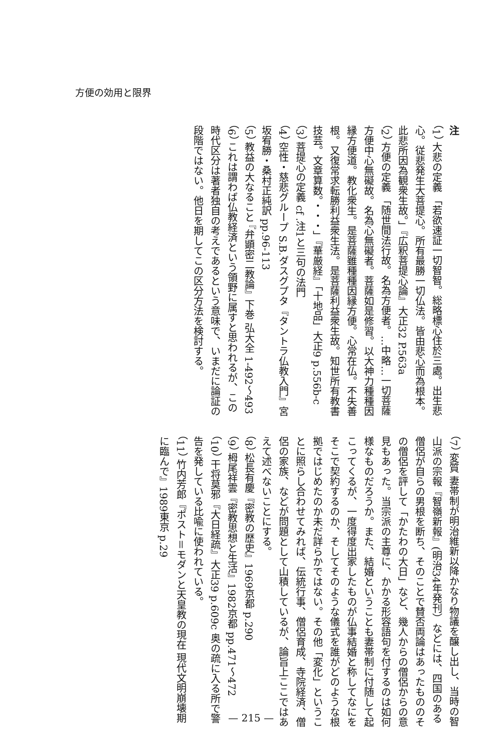方便の効用と限界
注
（1） 大悲の定義 「若欲速証一切智智。総略標心住於三處。出生悲心。従悲発生大菩提心。所有最勝一切仏法。皆由悲心而為根本。此悲所因為観衆生故。」『広釈菩提心論』大正32 P.563a
（2） 方便の定義 「随世間法行故。名為方便者。…中略…一切菩薩方便中心無礙故。名為心無礙者。菩薩如是修習。以大神力種種因縁方便道。教化衆生。是菩薩雖種種因縁方便。心常在仏。不失善根。又復常求転勝利益衆生法。是菩薩利益衆生故。知世所有教書技芸。文章算数。・・・」『華厳経』「十地品」大正9 p.556b-c
（3） 菩提心の定義 cf .注1と三句の法門
（4） 空性・慈悲グループ S.B.ダスグプタ『タントラ仏教入門』宮坂宥勝・桑村正純訳 pp.96-113
（5） 教益の大なること 『弁顕密二教論』下巻 弘大全 1-492～493
（6） これは謂わば仏教経済という領野に属すと思われるが、この時代区分は著者独自の考えであるという意味で、いまだに論証の段階ではない。他日を期してこの区分方法を検討する。
（7） 変質 妻帯制が明治維新以降かなり物議を醸し出し、当時の智山派の宗報『智嶺新報』(明治34年発刊）などには、四国のある僧侶が自らの男根を断ち、そのことで賛否両論はあったもののその僧侶を評して「かたわの大日」など、幾人からの僧侶からの意見もあった。当宗派の主尊に、かかる形容語句を付するのは如何様なものだろうか。また、結婚ということも妻帯制に付随して起こってくるが、一度得度出家したものが仏事結婚と称してなにをそこで契約するのか、そしてそのような儀式を誰がどのような根拠ではじめたのか未だ詳らかではない。その他「変化」ということに照らし合わせてみれば、伝統行事、僧侶育成、寺院経済、僧侶の家族、などが問題として山積しているが、論旨上ここではあえて述べないことにする。
（8） 松長有慶『密教の歴史』1969京都 p.290
（9） 栂尾祥雲『密教思想と生活』1982京都 pp.471～472
（10） 干将莫邪『大日経疏』大正39 p.609c 奥の疏に入る所で警告を発している比喩に使われている。
（11） 竹内芳郎『ポスト＝モダンと天皇教の現在 現代文明崩壊期に臨んで』1989東京 p.29
— 215 —